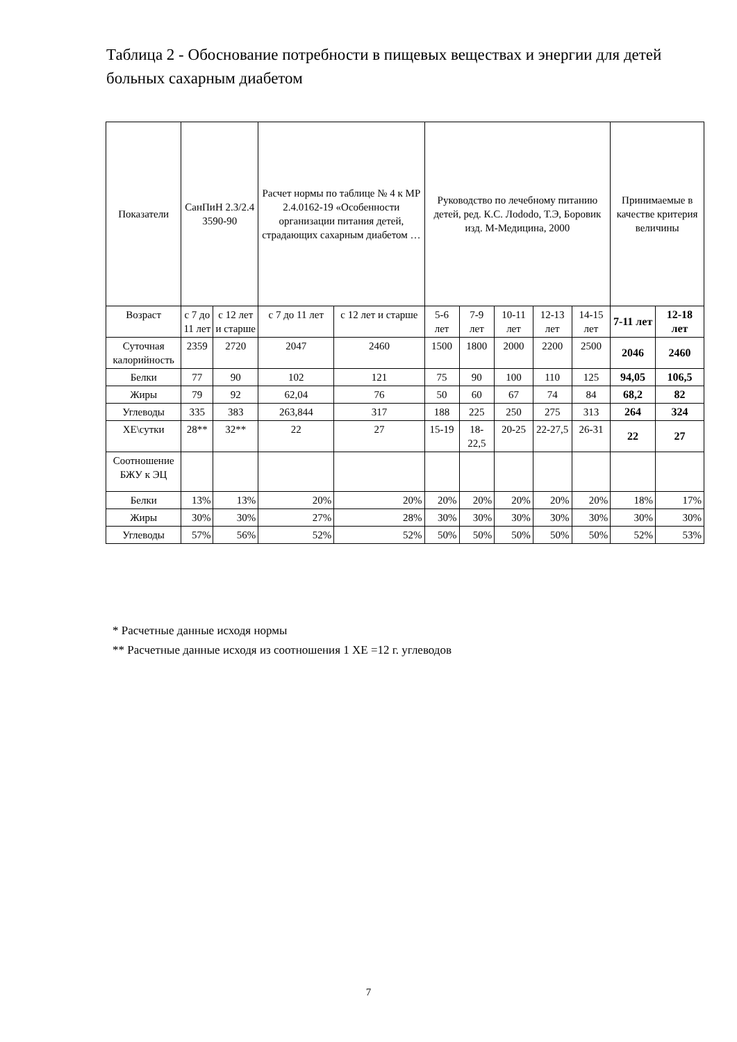Таблица 2 - Обоснование потребности в пищевых веществах и энергии для детей больных сахарным диабетом
| Показатели | СанПиН 2.3/2.4 3590-90 | | Расчет нормы по таблице № 4 к МР 2.4.0162-19 «Особенности организации питания детей, страдающих сахарным диабетом … | | Руководство по лечебному питанию детей, ред. К.С. Лododo, Т.Э, Боровик изд. М-Медицина, 2000 | | | | | Принимаемые в качестве критерия величины | |
| Возраст | с 7 до 11 лет | с 12 лет и старше | с 7 до 11 лет | с 12 лет и старше | 5-6 лет | 7-9 лет | 10-11 лет | 12-13 лет | 14-15 лет | 7-11 лет | 12-18 лет |
| Суточная калорийность | 2359 | 2720 | 2047 | 2460 | 1500 | 1800 | 2000 | 2200 | 2500 | 2046 | 2460 |
| Белки | 77 | 90 | 102 | 121 | 75 | 90 | 100 | 110 | 125 | 94,05 | 106,5 |
| Жиры | 79 | 92 | 62,04 | 76 | 50 | 60 | 67 | 74 | 84 | 68,2 | 82 |
| Углеводы | 335 | 383 | 263,844 | 317 | 188 | 225 | 250 | 275 | 313 | 264 | 324 |
| ХЕ\сутки | 28** | 32** | 22 | 27 | 15-19 | 18-22,5 | 20-25 | 22-27,5 | 26-31 | 22 | 27 |
| Соотношение БЖУ к ЭЦ | | | | | | | | | | | |
| Белки | 13% | 13% | 20% | 20% | 20% | 20% | 20% | 20% | 20% | 18% | 17% |
| Жиры | 30% | 30% | 27% | 28% | 30% | 30% | 30% | 30% | 30% | 30% | 30% |
| Углеводы | 57% | 56% | 52% | 52% | 50% | 50% | 50% | 50% | 50% | 52% | 53% |
* Расчетные данные исходя нормы
** Расчетные данные исходя из соотношения 1 ХЕ =12 г. углеводов
7